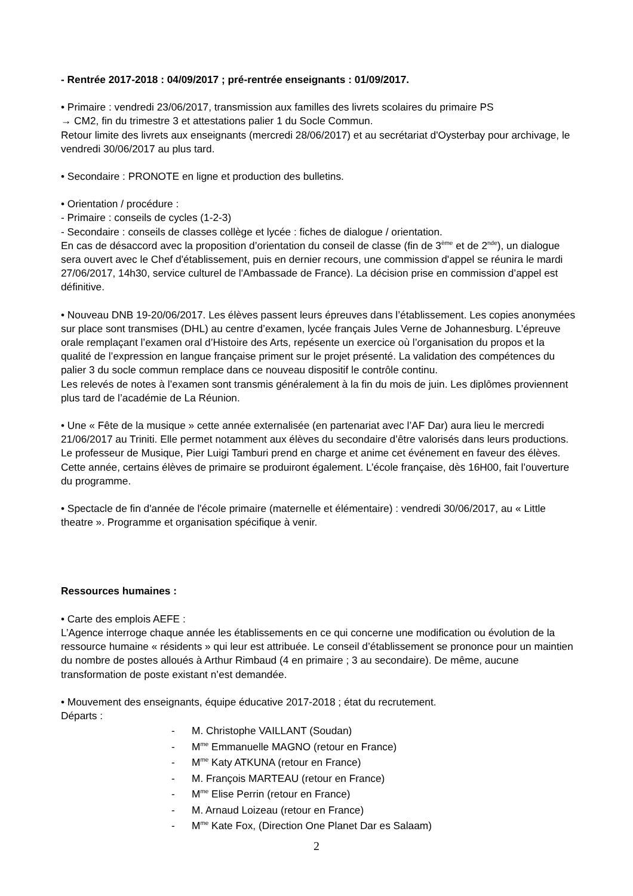- Rentrée 2017-2018 : 04/09/2017 ; pré-rentrée enseignants : 01/09/2017.
• Primaire : vendredi 23/06/2017, transmission aux familles des livrets scolaires du primaire PS
→ CM2, fin du trimestre 3 et attestations palier 1 du Socle Commun.
Retour limite des livrets aux enseignants (mercredi 28/06/2017) et au secrétariat d'Oysterbay pour archivage, le vendredi 30/06/2017 au plus tard.
• Secondaire : PRONOTE en ligne et production des bulletins.
• Orientation / procédure :
- Primaire : conseils de cycles (1-2-3)
- Secondaire : conseils de classes collège et lycée : fiches de dialogue / orientation.
En cas de désaccord avec la proposition d’orientation du conseil de classe (fin de 3<sup>ème</sup> et de 2<sup>nde</sup>), un dialogue sera ouvert avec le Chef d'établissement, puis en dernier recours, une commission d'appel se réunira le mardi 27/06/2017, 14h30, service culturel de l'Ambassade de France). La décision prise en commission d’appel est définitive.
• Nouveau DNB 19-20/06/2017. Les élèves passent leurs épreuves dans l’établissement. Les copies anonymées sur place sont transmises (DHL) au centre d’examen, lycée français Jules Verne de Johannesburg. L’épreuve orale remplaçant l’examen oral d’Histoire des Arts, repésente un exercice où l’organisation du propos et la qualité de l’expression en langue française priment sur le projet présenté. La validation des compétences du palier 3 du socle commun remplace dans ce nouveau dispositif le contrôle continu.
Les relevés de notes à l’examen sont transmis généralement à la fin du mois de juin. Les diplômes proviennent plus tard de l’académie de La Réunion.
• Une « Fête de la musique » cette année externalisée (en partenariat avec l’AF Dar) aura lieu le mercredi 21/06/2017 au Triniti. Elle permet notamment aux élèves du secondaire d’être valorisés dans leurs productions. Le professeur de Musique, Pier Luigi Tamburi prend en charge et anime cet événement en faveur des élèves. Cette année, certains élèves de primaire se produiront également. L’école française, dès 16H00, fait l’ouverture du programme.
• Spectacle de fin d'année de l'école primaire (maternelle et élémentaire) : vendredi 30/06/2017, au « Little theatre ». Programme et organisation spécifique à venir.
Ressources humaines :
• Carte des emplois AEFE :
L’Agence interroge chaque année les établissements en ce qui concerne une modification ou évolution de la ressource humaine « résidents » qui leur est attribuée. Le conseil d’établissement se prononce pour un maintien du nombre de postes alloués à Arthur Rimbaud (4 en primaire ; 3 au secondaire). De même, aucune transformation de poste existant n’est demandée.
• Mouvement des enseignants, équipe éducative 2017-2018 ; état du recrutement.
Départs :
- M. Christophe VAILLANT (Soudan)
- M<sup>me</sup> Emmanuelle MAGNO (retour en France)
- M<sup>me</sup> Katy ATKUNA (retour en France)
- M. François MARTEAU (retour en France)
- M<sup>me</sup> Elise Perrin (retour en France)
- M. Arnaud Loizeau (retour en France)
- M<sup>me</sup> Kate Fox, (Direction One Planet Dar es Salaam)
2